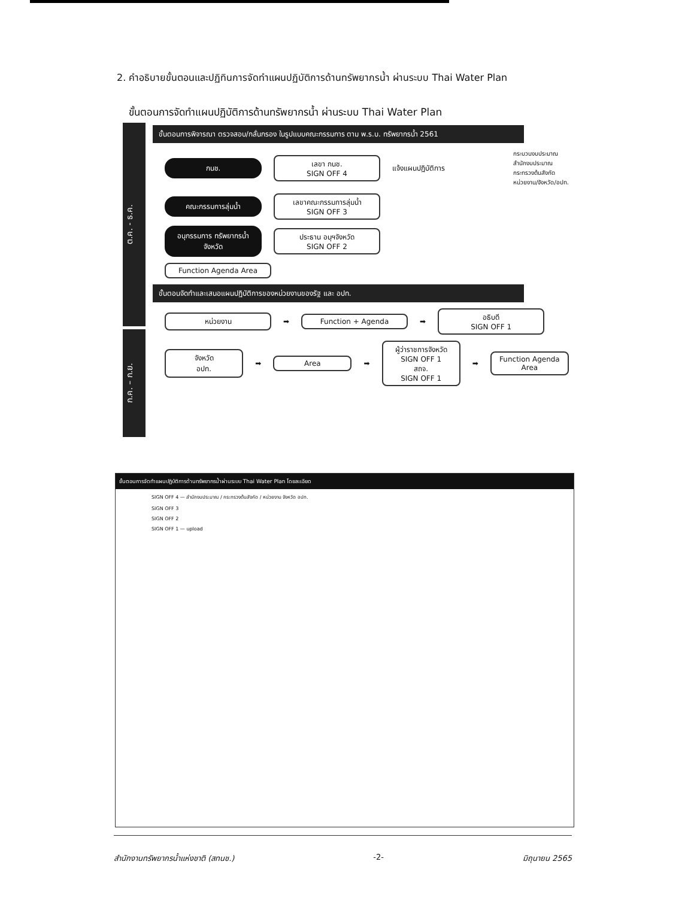2. คำอธิบายขั้นตอนและปฏิทินการจัดทำแผนปฏิบัติการด้านทรัพยากรน้ำ ผ่านระบบ Thai Water Plan
ขั้นตอนการจัดทำแผนปฏิบัติการด้านทรัพยากรน้ำ ผ่านระบบ Thai Water Plan
ต.ค. - ธ.ค.
ขั้นตอนการพิจารณา ตรวจสอบ/กลั่นกรอง ในรูปแบบคณะกรรมการ ตาม พ.ร.บ. ทรัพยากรน้ำ 2561
กนช.
เลขา กนช.
SIGN OFF 4
แจ้งแผนปฏิบัติการ
กระบวนงบประมาณ
สำนักงบประมาณ
กระทรวงต้นสังกัด
หน่วยงาน/จังหวัด/อปท.
คณะกรรมการลุ่มน้ำ
เลขาคณะกรรมการลุ่มน้ำ
SIGN OFF 3
อนุกรรมการ ทรัพยากรน้ำจังหวัด
ประธาน อนุฯจังหวัด
SIGN OFF 2
Function Agenda Area
ก.ค. – ก.ย.
ขั้นตอนจัดทำและเสนอแผนปฏิบัติการของหน่วยงานของรัฐ และ อปท.
หน่วยงาน
➡
Function + Agenda
➡
อธิบดี
SIGN OFF 1
จังหวัด
อปท.
➡
Area
➡
ผู้ว่าราชการจังหวัด
SIGN OFF 1
สถจ.
SIGN OFF 1
➡
Function Agenda Area
ขั้นตอนการจัดทำแผนปฏิบัติการด้านทรัพยากรน้ำผ่านระบบ Thai Water Plan โดยละเอียด
SIGN OFF 4 — สำนักงบประมาณ / กระทรวงต้นสังกัด / หน่วยงาน จังหวัด อปท.
SIGN OFF 3
SIGN OFF 2
SIGN OFF 1 — upload
สำนักงานทรัพยากรน้ำแห่งชาติ (สทนช.) -2- มิถุนายน 2565